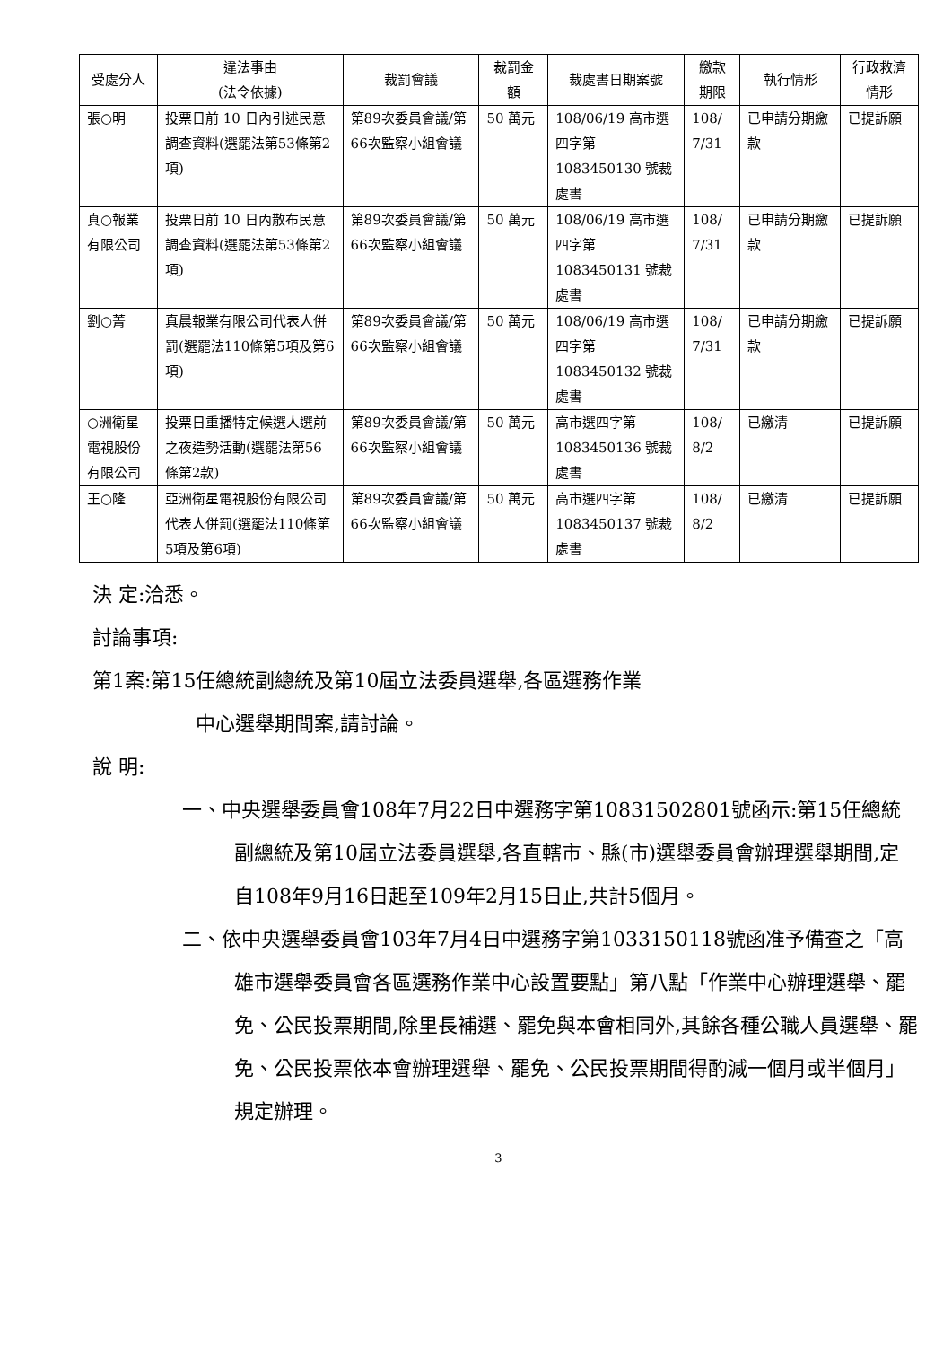| 受處分人 | 違法事由 (法令依據) | 裁罰會議 | 裁罰金額 | 裁處書日期案號 | 繳款期限 | 執行情形 | 行政救濟情形 |
| --- | --- | --- | --- | --- | --- | --- | --- |
| 張○明 | 投票日前 10 日內引述民意調查資料(選罷法第53條第2項) | 第89次委員會議/第66次監察小組會議 | 50 萬元 | 108/06/19 高市選四字第1083450130 號裁處書 | 108/ 7/31 | 已申請分期繳款 | 已提訴願 |
| 真○報業有限公司 | 投票日前 10 日內散布民意調查資料(選罷法第53條第2項) | 第89次委員會議/第66次監察小組會議 | 50 萬元 | 108/06/19 高市選四字第1083450131 號裁處書 | 108/ 7/31 | 已申請分期繳款 | 已提訴願 |
| 劉○菁 | 真晨報業有限公司代表人併罰(選罷法110條第5項及第6項) | 第89次委員會議/第66次監察小組會議 | 50 萬元 | 108/06/19 高市選四字第1083450132 號裁處書 | 108/ 7/31 | 已申請分期繳款 | 已提訴願 |
| ○洲衛星電視股份有限公司 | 投票日重播特定候選人選前之夜造勢活動(選罷法第56條第2款) | 第89次委員會議/第66次監察小組會議 | 50 萬元 | 高市選四字第1083450136 號裁處書 | 108/ 8/2 | 已繳清 | 已提訴願 |
| 王○隆 | 亞洲衛星電視股份有限公司代表人併罰(選罷法110條第5項及第6項) | 第89次委員會議/第66次監察小組會議 | 50 萬元 | 高市選四字第1083450137 號裁處書 | 108/ 8/2 | 已繳清 | 已提訴願 |
決 定:洽悉。
討論事項:
第1案:第15任總統副總統及第10屆立法委員選舉,各區選務作業
中心選舉期間案,請討論。
說 明:
一、中央選舉委員會108年7月22日中選務字第10831502801號函示:第15任總統副總統及第10屆立法委員選舉,各直轄市、縣(市)選舉委員會辦理選舉期間,定自108年9月16日起至109年2月15日止,共計5個月。
二、依中央選舉委員會103年7月4日中選務字第1033150118號函准予備查之「高雄市選舉委員會各區選務作業中心設置要點」第八點「作業中心辦理選舉、罷免、公民投票期間,除里長補選、罷免與本會相同外,其餘各種公職人員選舉、罷免、公民投票依本會辦理選舉、罷免、公民投票期間得酌減一個月或半個月」規定辦理。
3